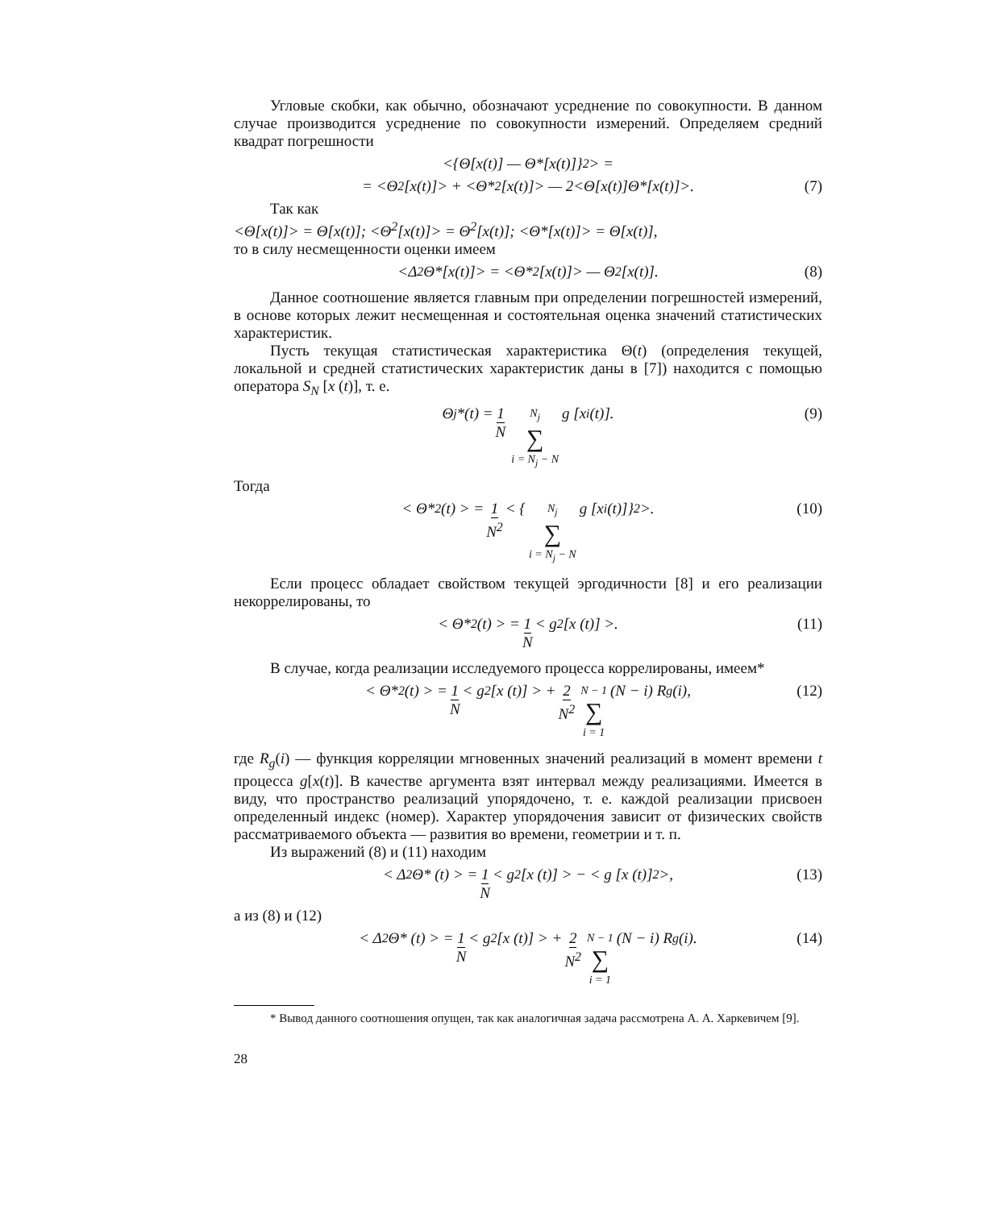Угловые скобки, как обычно, обозначают усреднение по совокупности. В данном случае производится усреднение по совокупности измерений. Определяем средний квадрат погрешности
<{Θ[x(t)] — Θ*[x(t)]}<sup>2</sup>> =
= <Θ<sup>2</sup>[x(t)]> + <Θ*<sup>2</sup>[x(t)]> — 2<Θ[x(t)]Θ*[x(t)]>. (7)
Так как
<Θ[x(t)]> = Θ[x(t)]; <Θ<sup>2</sup>[x(t)]> = Θ<sup>2</sup>[x(t)]; <Θ*[x(t)]> = Θ[x(t)],
то в силу несмещенности оценки имеем
<Δ<sup>2</sup>Θ*[x(t)]> = <Θ*<sup>2</sup>[x(t)]> — Θ<sup>2</sup>[x(t)]. (8)
Данное соотношение является главным при определении погрешностей измерений, в основе которых лежит несмещенная и состоятельная оценка значений статистических характеристик.
Пусть текущая статистическая характеристика Θ(t) (определения текущей, локальной и средней статистических характеристик даны в [7]) находится с помощью оператора S<sub>N</sub> [x (t)], т. е.
Θ<sub>j</sub>*(t) = 1 N N<sub>j</sub> ∑ i = N<sub>j</sub> − N g [x<sub>i</sub>(t)]. (9)
Тогда
< Θ*<sup>2</sup>(t) > = 1 N<sup>2</sup> < { N<sub>j</sub> ∑ i = N<sub>j</sub> − N g [x<sub>i</sub>(t)]}<sup>2</sup> >. (10)
Если процесс обладает свойством текущей эргодичности [8] и его реализации некоррелированы, то
< Θ*<sup>2</sup>(t) > = 1 N < g<sup>2</sup> [x (t)] >. (11)
В случае, когда реализации исследуемого процесса коррелированы, имеем*
< Θ*<sup>2</sup>(t) > = 1 N < g<sup>2</sup> [x (t)] > + 2 N<sup>2</sup> N − 1 ∑ i = 1 (N − i) R<sub>g</sub>(i), (12)
где R<sub>g</sub>(i) — функция корреляции мгновенных значений реализаций в момент времени t процесса g[x(t)]. В качестве аргумента взят интервал между реализациями. Имеется в виду, что пространство реализаций упорядочено, т. е. каждой реализации присвоен определенный индекс (номер). Характер упорядочения зависит от физических свойств рассматриваемого объекта — развития во времени, геометрии и т. п.
Из выражений (8) и (11) находим
< Δ<sup>2</sup> Θ* (t) > = 1 N < g<sup>2</sup> [x (t)] > − < g [x (t)]<sup>2</sup> >, (13)
а из (8) и (12)
< Δ<sup>2</sup> Θ* (t) > = 1 N < g<sup>2</sup> [x (t)] > + 2 N<sup>2</sup> N − 1 ∑ i = 1 (N − i) R<sub>g</sub> (i). (14)
* Вывод данного соотношения опущен, так как аналогичная задача рассмотрена А. А. Харкевичем [9].
28